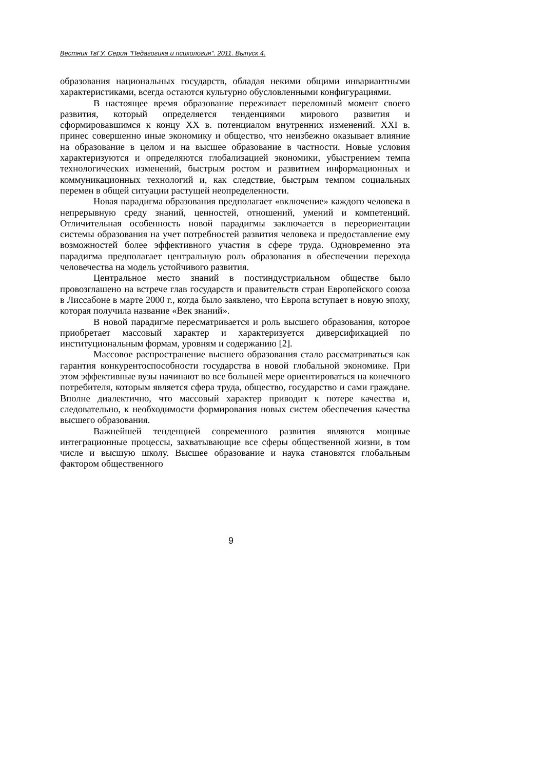Вестник ТвГУ. Серия "Педагогика и психология". 2011. Выпуск 4.
образования национальных государств, обладая некими общими инвариантными характеристиками, всегда остаются культурно обусловленными конфигурациями.
В настоящее время образование переживает переломный момент своего развития, который определяется тенденциями мирового развития и сформировавшимся к концу XX в. потенциалом внутренних изменений. XXI в. принес совершенно иные экономику и общество, что неизбежно оказывает влияние на образование в целом и на высшее образование в частности. Новые условия характеризуются и определяются глобализацией экономики, убыстрением темпа технологических изменений, быстрым ростом и развитием информационных и коммуникационных технологий и, как следствие, быстрым темпом социальных перемен в общей ситуации растущей неопределенности.
Новая парадигма образования предполагает «включение» каждого человека в непрерывную среду знаний, ценностей, отношений, умений и компетенций. Отличительная особенность новой парадигмы заключается в переориентации системы образования на учет потребностей развития человека и предоставление ему возможностей более эффективного участия в сфере труда. Одновременно эта парадигма предполагает центральную роль образования в обеспечении перехода человечества на модель устойчивого развития.
Центральное место знаний в постиндустриальном обществе было провозглашено на встрече глав государств и правительств стран Европейского союза в Лиссабоне в марте 2000 г., когда было заявлено, что Европа вступает в новую эпоху, которая получила название «Век знаний».
В новой парадигме пересматривается и роль высшего образования, которое приобретает массовый характер и характеризуется диверсификацией по институциональным формам, уровням и содержанию [2].
Массовое распространение высшего образования стало рассматриваться как гарантия конкурентоспособности государства в новой глобальной экономике. При этом эффективные вузы начинают во все большей мере ориентироваться на конечного потребителя, которым является сфера труда, общество, государство и сами граждане. Вполне диалектично, что массовый характер приводит к потере качества и, следовательно, к необходимости формирования новых систем обеспечения качества высшего образования.
Важнейшей тенденцией современного развития являются мощные интеграционные процессы, захватывающие все сферы общественной жизни, в том числе и высшую школу. Высшее образование и наука становятся глобальным фактором общественного
9